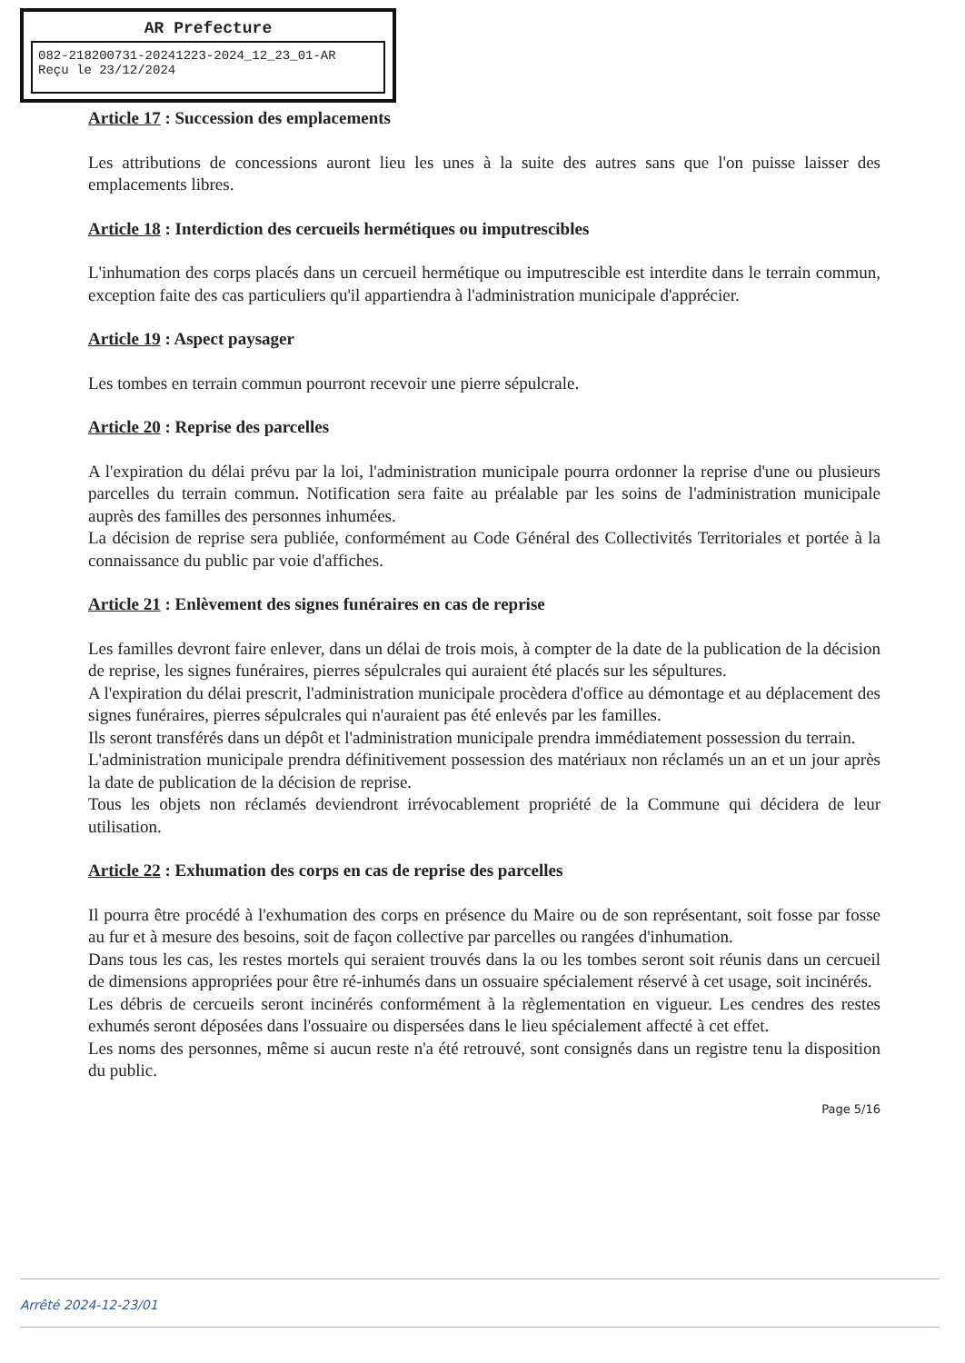AR Prefecture
082-218200731-20241223-2024_12_23_01-AR
Reçu le 23/12/2024
Article 17 : Succession des emplacements
Les attributions de concessions auront lieu les unes à la suite des autres sans que l'on puisse laisser des emplacements libres.
Article 18 : Interdiction des cercueils hermétiques ou imputrescibles
L'inhumation des corps placés dans un cercueil hermétique ou imputrescible est interdite dans le terrain commun, exception faite des cas particuliers qu'il appartiendra à l'administration municipale d'apprécier.
Article 19 : Aspect paysager
Les tombes en terrain commun pourront recevoir une pierre sépulcrale.
Article 20 : Reprise des parcelles
A l'expiration du délai prévu par la loi, l'administration municipale pourra ordonner la reprise d'une ou plusieurs parcelles du terrain commun. Notification sera faite au préalable par les soins de l'administration municipale auprès des familles des personnes inhumées.
La décision de reprise sera publiée, conformément au Code Général des Collectivités Territoriales et portée à la connaissance du public par voie d'affiches.
Article 21 : Enlèvement des signes funéraires en cas de reprise
Les familles devront faire enlever, dans un délai de trois mois, à compter de la date de la publication de la décision de reprise, les signes funéraires, pierres sépulcrales qui auraient été placés sur les sépultures.
A l'expiration du délai prescrit, l'administration municipale procèdera d'office au démontage et au déplacement des signes funéraires, pierres sépulcrales qui n'auraient pas été enlevés par les familles.
Ils seront transférés dans un dépôt et l'administration municipale prendra immédiatement possession du terrain.
L'administration municipale prendra définitivement possession des matériaux non réclamés un an et un jour après la date de publication de la décision de reprise.
Tous les objets non réclamés deviendront irrévocablement propriété de la Commune qui décidera de leur utilisation.
Article 22 : Exhumation des corps en cas de reprise des parcelles
Il pourra être procédé à l'exhumation des corps en présence du Maire ou de son représentant, soit fosse par fosse au fur et à mesure des besoins, soit de façon collective par parcelles ou rangées d'inhumation.
Dans tous les cas, les restes mortels qui seraient trouvés dans la ou les tombes seront soit réunis dans un cercueil de dimensions appropriées pour être ré-inhumés dans un ossuaire spécialement réservé à cet usage, soit incinérés.
Les débris de cercueils seront incinérés conformément à la règlementation en vigueur. Les cendres des restes exhumés seront déposées dans l'ossuaire ou dispersées dans le lieu spécialement affecté à cet effet.
Les noms des personnes, même si aucun reste n'a été retrouvé, sont consignés dans un registre tenu la disposition du public.
Page 5/16
Arrêté 2024-12-23/01